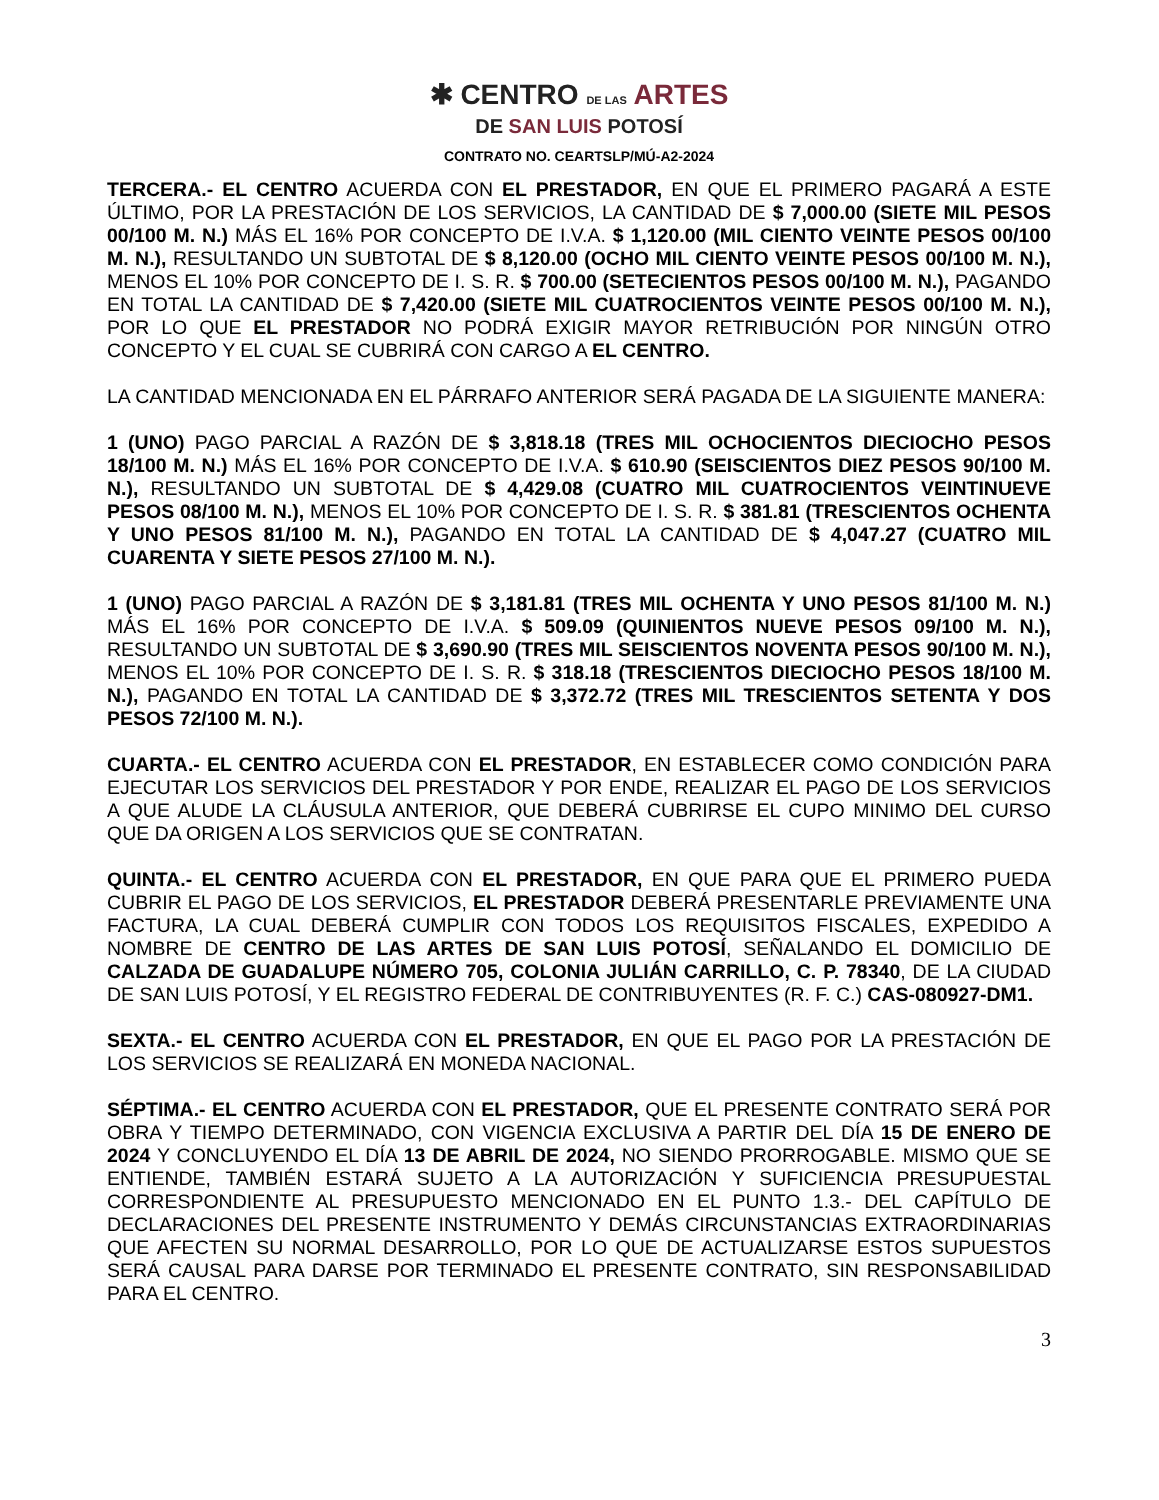✱ CENTRO DE LAS ARTES
DE SAN LUIS POTOSÍ
CONTRATO NO. CEARTSLP/MÚ-A2-2024
TERCERA.- EL CENTRO ACUERDA CON EL PRESTADOR, EN QUE EL PRIMERO PAGARÁ A ESTE ÚLTIMO, POR LA PRESTACIÓN DE LOS SERVICIOS, LA CANTIDAD DE $ 7,000.00 (SIETE MIL PESOS 00/100 M. N.) MÁS EL 16% POR CONCEPTO DE I.V.A. $ 1,120.00 (MIL CIENTO VEINTE PESOS 00/100 M. N.), RESULTANDO UN SUBTOTAL DE $ 8,120.00 (OCHO MIL CIENTO VEINTE PESOS 00/100 M. N.), MENOS EL 10% POR CONCEPTO DE I. S. R. $ 700.00 (SETECIENTOS PESOS 00/100 M. N.), PAGANDO EN TOTAL LA CANTIDAD DE $ 7,420.00 (SIETE MIL CUATROCIENTOS VEINTE PESOS 00/100 M. N.), POR LO QUE EL PRESTADOR NO PODRÁ EXIGIR MAYOR RETRIBUCIÓN POR NINGÚN OTRO CONCEPTO Y EL CUAL SE CUBRIRÁ CON CARGO A EL CENTRO.
LA CANTIDAD MENCIONADA EN EL PÁRRAFO ANTERIOR SERÁ PAGADA DE LA SIGUIENTE MANERA:
1 (UNO) PAGO PARCIAL A RAZÓN DE $ 3,818.18 (TRES MIL OCHOCIENTOS DIECIOCHO PESOS 18/100 M. N.) MÁS EL 16% POR CONCEPTO DE I.V.A. $ 610.90 (SEISCIENTOS DIEZ PESOS 90/100 M. N.), RESULTANDO UN SUBTOTAL DE $ 4,429.08 (CUATRO MIL CUATROCIENTOS VEINTINUEVE PESOS 08/100 M. N.), MENOS EL 10% POR CONCEPTO DE I. S. R. $ 381.81 (TRESCIENTOS OCHENTA Y UNO PESOS 81/100 M. N.), PAGANDO EN TOTAL LA CANTIDAD DE $ 4,047.27 (CUATRO MIL CUARENTA Y SIETE PESOS 27/100 M. N.).
1 (UNO) PAGO PARCIAL A RAZÓN DE $ 3,181.81 (TRES MIL OCHENTA Y UNO PESOS 81/100 M. N.) MÁS EL 16% POR CONCEPTO DE I.V.A. $ 509.09 (QUINIENTOS NUEVE PESOS 09/100 M. N.), RESULTANDO UN SUBTOTAL DE $ 3,690.90 (TRES MIL SEISCIENTOS NOVENTA PESOS 90/100 M. N.), MENOS EL 10% POR CONCEPTO DE I. S. R. $ 318.18 (TRESCIENTOS DIECIOCHO PESOS 18/100 M. N.), PAGANDO EN TOTAL LA CANTIDAD DE $ 3,372.72 (TRES MIL TRESCIENTOS SETENTA Y DOS PESOS 72/100 M. N.).
CUARTA.- EL CENTRO ACUERDA CON EL PRESTADOR, EN ESTABLECER COMO CONDICIÓN PARA EJECUTAR LOS SERVICIOS DEL PRESTADOR Y POR ENDE, REALIZAR EL PAGO DE LOS SERVICIOS A QUE ALUDE LA CLÁUSULA ANTERIOR, QUE DEBERÁ CUBRIRSE EL CUPO MINIMO DEL CURSO QUE DA ORIGEN A LOS SERVICIOS QUE SE CONTRATAN.
QUINTA.- EL CENTRO ACUERDA CON EL PRESTADOR, EN QUE PARA QUE EL PRIMERO PUEDA CUBRIR EL PAGO DE LOS SERVICIOS, EL PRESTADOR DEBERÁ PRESENTARLE PREVIAMENTE UNA FACTURA, LA CUAL DEBERÁ CUMPLIR CON TODOS LOS REQUISITOS FISCALES, EXPEDIDO A NOMBRE DE CENTRO DE LAS ARTES DE SAN LUIS POTOSÍ, SEÑALANDO EL DOMICILIO DE CALZADA DE GUADALUPE NÚMERO 705, COLONIA JULIÁN CARRILLO, C. P. 78340, DE LA CIUDAD DE SAN LUIS POTOSÍ, Y EL REGISTRO FEDERAL DE CONTRIBUYENTES (R. F. C.) CAS-080927-DM1.
SEXTA.- EL CENTRO ACUERDA CON EL PRESTADOR, EN QUE EL PAGO POR LA PRESTACIÓN DE LOS SERVICIOS SE REALIZARÁ EN MONEDA NACIONAL.
SÉPTIMA.- EL CENTRO ACUERDA CON EL PRESTADOR, QUE EL PRESENTE CONTRATO SERÁ POR OBRA Y TIEMPO DETERMINADO, CON VIGENCIA EXCLUSIVA A PARTIR DEL DÍA 15 DE ENERO DE 2024 Y CONCLUYENDO EL DÍA 13 DE ABRIL DE 2024, NO SIENDO PRORROGABLE. MISMO QUE SE ENTIENDE, TAMBIÉN ESTARÁ SUJETO A LA AUTORIZACIÓN Y SUFICIENCIA PRESUPUESTAL CORRESPONDIENTE AL PRESUPUESTO MENCIONADO EN EL PUNTO 1.3.- DEL CAPÍTULO DE DECLARACIONES DEL PRESENTE INSTRUMENTO Y DEMÁS CIRCUNSTANCIAS EXTRAORDINARIAS QUE AFECTEN SU NORMAL DESARROLLO, POR LO QUE DE ACTUALIZARSE ESTOS SUPUESTOS SERÁ CAUSAL PARA DARSE POR TERMINADO EL PRESENTE CONTRATO, SIN RESPONSABILIDAD PARA EL CENTRO.
3